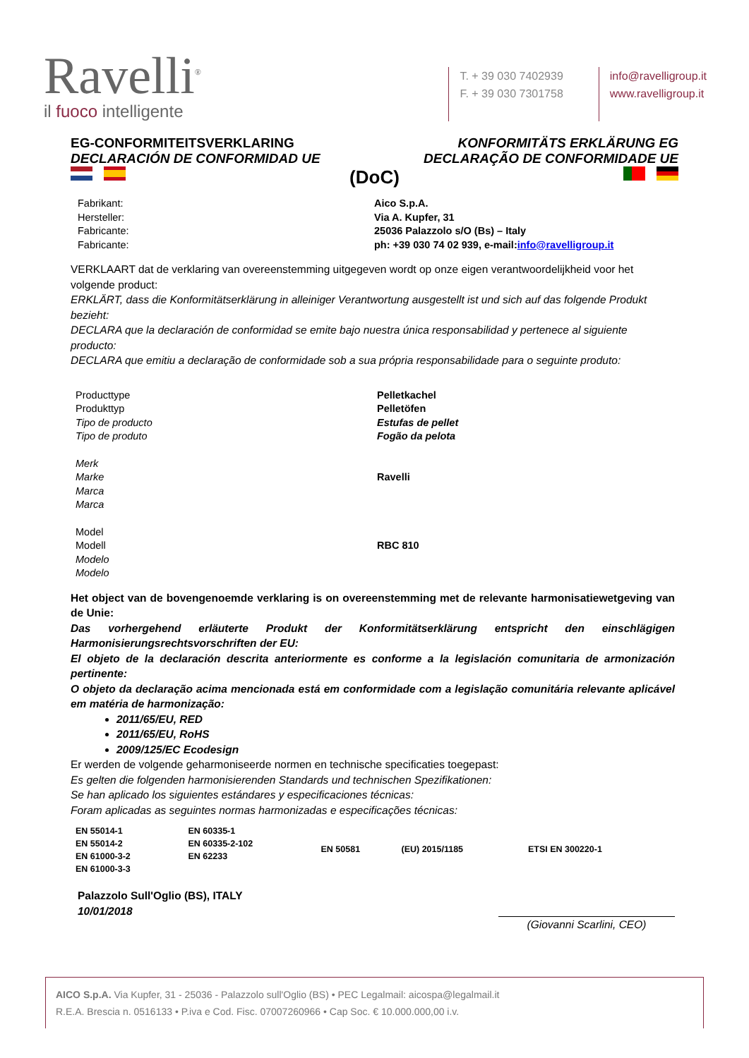Ravelli<sup>®</sup>
il fuoco intelligente
T. + 39 030 7402939
F. + 39 030 7301758
info@ravelligroup.it
www.ravelligroup.it
EG-CONFORMITEITSVERKLARING KONFORMITÄTS ERKLÄRUNG EG
DECLARACIÓN DE CONFORMIDAD UE DECLARAÇÃO DE CONFORMIDADE UE
(DoC)
| Fabrikant: Hersteller: Fabricante: Fabricante: | Aico S.p.A. Via A. Kupfer, 31 25036 Palazzolo s/O (Bs) – Italy ph: +39 030 74 02 939, e-mail: info@ravelligroup.it |
VERKLAART dat de verklaring van overeenstemming uitgegeven wordt op onze eigen verantwoordelijkheid voor het volgende product:
ERKLÄRT, dass die Konformitätserklärung in alleiniger Verantwortung ausgestellt ist und sich auf das folgende Produkt bezieht:
DECLARA que la declaración de conformidad se emite bajo nuestra única responsabilidad y pertenece al siguiente producto:
DECLARA que emitiu a declaração de conformidade sob a sua própria responsabilidade para o seguinte produto:
| Producttype Produkttyp Tipo de producto Tipo de produto | Pelletkachel Pelletöfen Estufas de pellet Fogão da pelota |
| Merk Marke Marca Marca | Ravelli |
| Model Modell Modelo Modelo | RBC 810 |
Het object van de bovengenoemde verklaring is on overeenstemming met de relevante harmonisatiewetgeving van de Unie:
Das vorhergehend erläuterte Produkt der Konformitätserklärung entspricht den einschlägigen Harmonisierungsrechtsvorschriften der EU:
El objeto de la declaración descrita anteriormente es conforme a la legislación comunitaria de armonización pertinente:
O objeto da declaração acima mencionada está em conformidade com a legislação comunitária relevante aplicável em matéria de harmonização:
2011/65/EU, RED
2011/65/EU, RoHS
2009/125/EC Ecodesign
Er werden de volgende geharmoniseerde normen en technische specificaties toegepast:
Es gelten die folgenden harmonisierenden Standards und technischen Spezifikationen:
Se han aplicado los siguientes estándares y especificaciones técnicas:
Foram aplicadas as seguintes normas harmonizadas e especificações técnicas:
| EN 55014-1 EN 55014-2 EN 61000-3-2 EN 61000-3-3 | EN 60335-1 EN 60335-2-102 EN 62233 | EN 50581 | (EU) 2015/1185 | ETSI EN 300220-1 |
Palazzolo Sull'Oglio (BS), ITALY
10/01/2018
(Giovanni Scarlini, CEO)
AICO S.p.A. Via Kupfer, 31 - 25036 - Palazzolo sull'Oglio (BS) • PEC Legalmail: aicospa@legalmail.it
R.E.A. Brescia n. 0516133 • P.iva e Cod. Fisc. 07007260966 • Cap Soc. € 10.000.000,00 i.v.